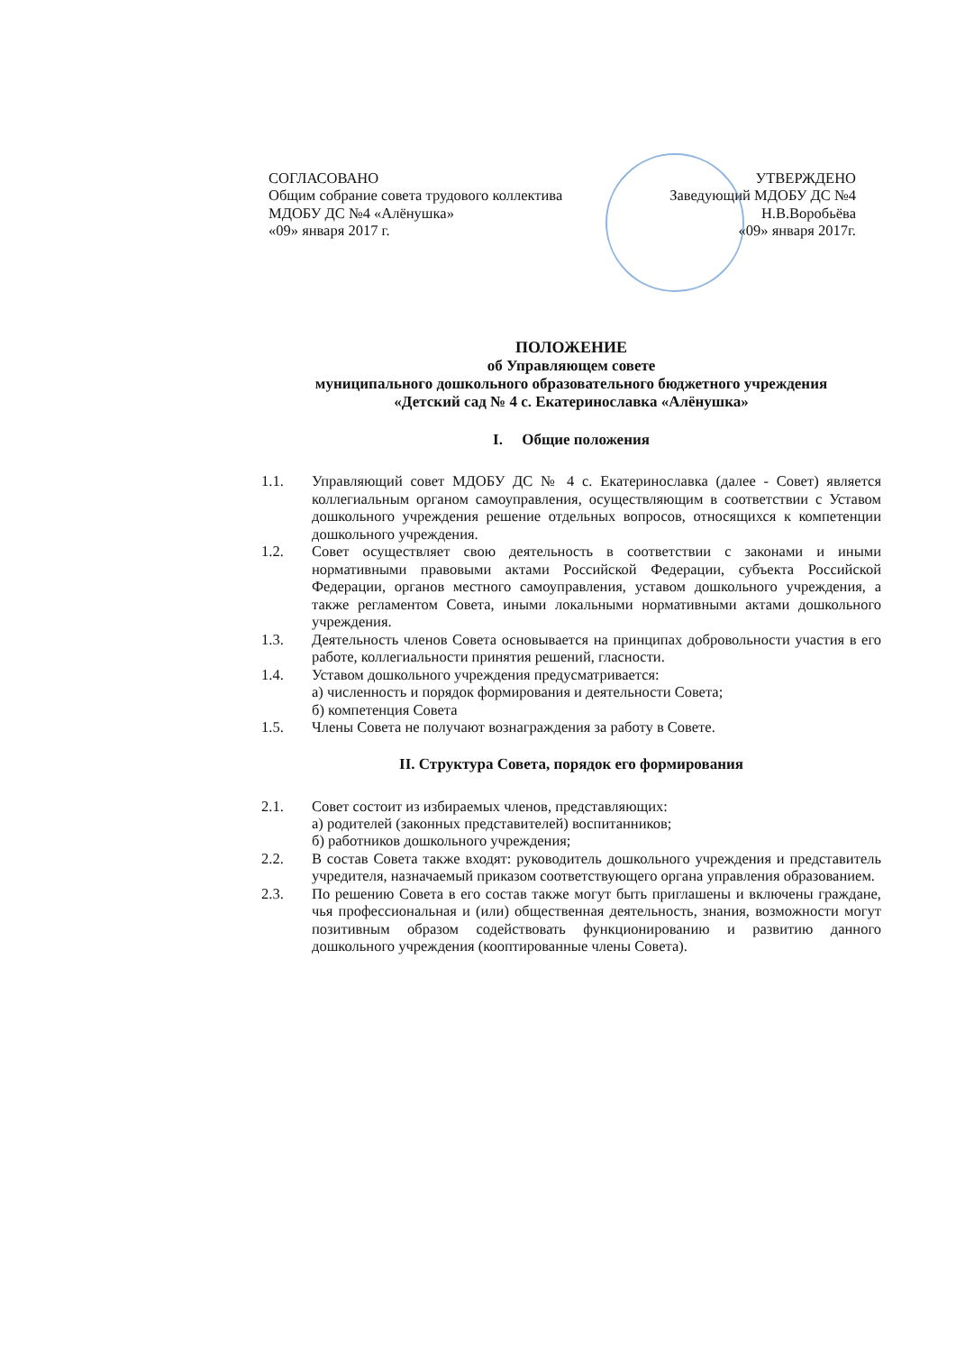СОГЛАСОВАНО
Общим собрание совета трудового коллектива
МДОБУ ДС №4 «Алёнушка»
«09» января 2017 г.
УТВЕРЖДЕНО
Заведующий МДОБУ ДС №4
Н.В.Воробьёва
«09» января 2017г.
ПОЛОЖЕНИЕ
об Управляющем совете
муниципального дошкольного образовательного бюджетного учреждения
«Детский сад № 4 с. Екатеринославка «Алёнушка»
I. Общие положения
1.1. Управляющий совет МДОБУ ДС № 4 с. Екатеринославка (далее - Совет) является коллегиальным органом самоуправления, осуществляющим в соответствии с Уставом дошкольного учреждения решение отдельных вопросов, относящихся к компетенции дошкольного учреждения.
1.2. Совет осуществляет свою деятельность в соответствии с законами и иными нормативными правовыми актами Российской Федерации, субъекта Российской Федерации, органов местного самоуправления, уставом дошкольного учреждения, а также регламентом Совета, иными локальными нормативными актами дошкольного учреждения.
1.3. Деятельность членов Совета основывается на принципах добровольности участия в его работе, коллегиальности принятия решений, гласности.
1.4. Уставом дошкольного учреждения предусматривается:
а) численность и порядок формирования и деятельности Совета;
б) компетенция Совета
1.5. Члены Совета не получают вознаграждения за работу в Совете.
II. Структура Совета, порядок его формирования
2.1. Совет состоит из избираемых членов, представляющих:
а) родителей (законных представителей) воспитанников;
б) работников дошкольного учреждения;
2.2. В состав Совета также входят: руководитель дошкольного учреждения и представитель учредителя, назначаемый приказом соответствующего органа управления образованием.
2.3. По решению Совета в его состав также могут быть приглашены и включены граждане, чья профессиональная и (или) общественная деятельность, знания, возможности могут позитивным образом содействовать функционированию и развитию данного дошкольного учреждения (кооптированные члены Совета).